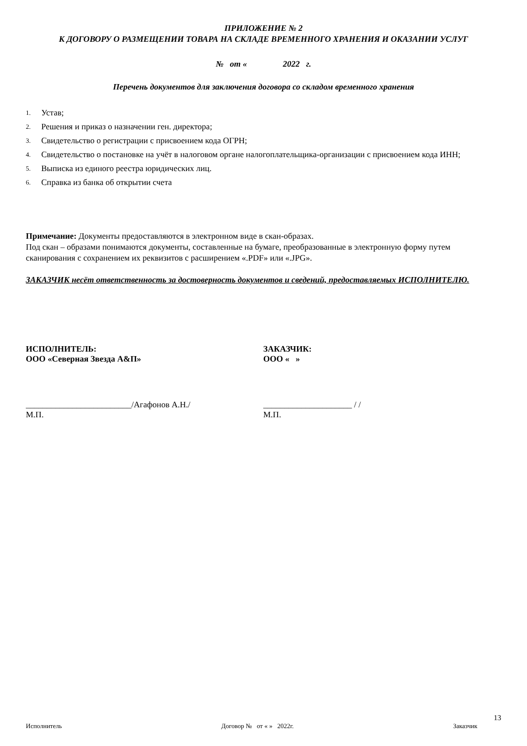ПРИЛОЖЕНИЕ № 2
К ДОГОВОРУ О РАЗМЕЩЕНИИ ТОВАРА НА СКЛАДЕ ВРЕМЕННОГО ХРАНЕНИЯ И ОКАЗАНИИ УСЛУГ
№ от « 2022 г.
Перечень документов для заключения договора со складом временного хранения
1. Устав;
2. Решения и приказ о назначении ген. директора;
3. Свидетельство о регистрации с присвоением кода ОГРН;
4. Свидетельство о постановке на учёт в налоговом органе налогоплательщика-организации с присвоением кода ИНН;
5. Выписка из единого реестра юридических лиц.
6. Справка из банка об открытии счета
Примечание: Документы предоставляются в электронном виде в скан-образах.
Под скан – образами понимаются документы, составленные на бумаге, преобразованные в электронную форму путем сканирования с сохранением их реквизитов с расширением «.PDF» или «.JPG».
ЗАКАЗЧИК несёт ответственность за достоверность документов и сведений, предоставляемых ИСПОЛНИТЕЛЮ.
ИСПОЛНИТЕЛЬ:
ООО «Северная Звезда А&П»
ЗАКАЗЧИК:
ООО « »
_________________________/Агафонов А.Н./
М.П.
_____________________ / /
М.П.
13
Исполнитель Договор № от « » 2022г. Заказчик